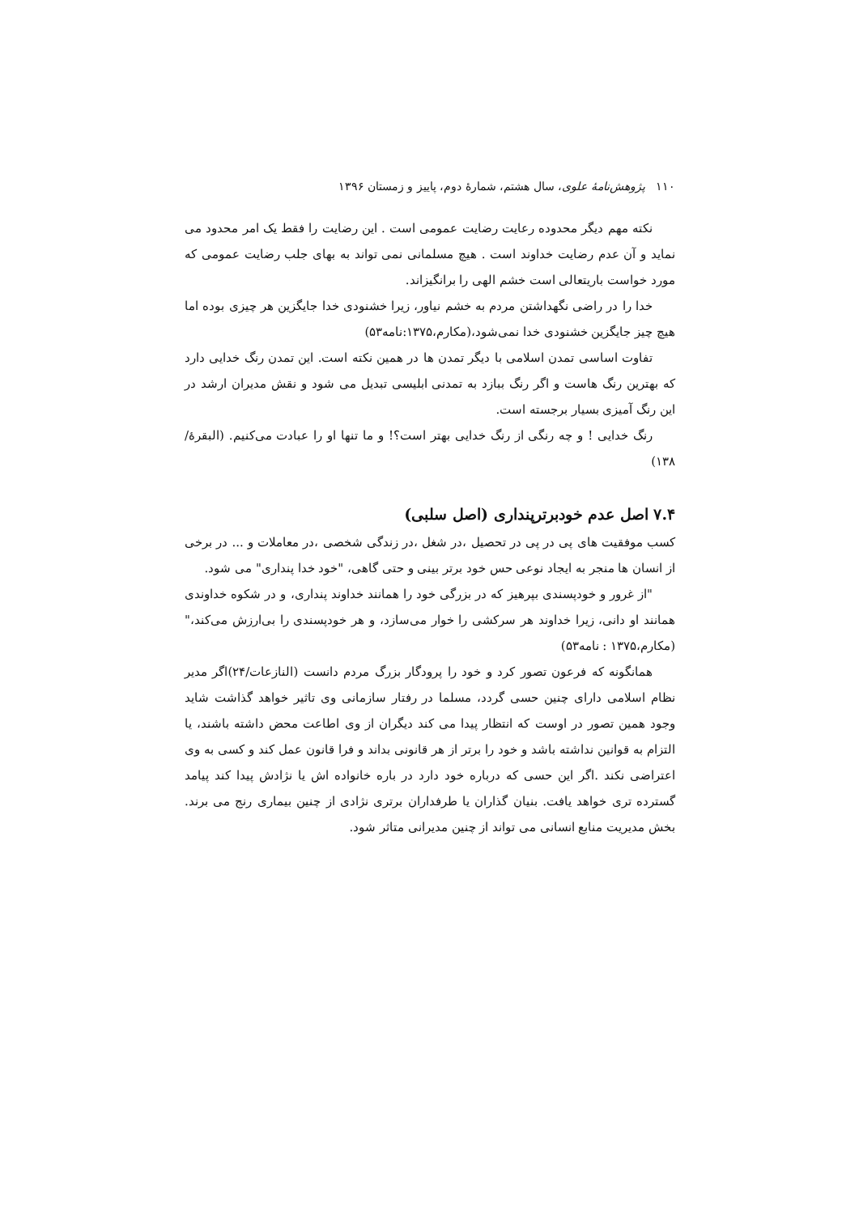۱۱۰ پژوهش‌نامهٔ علوی، سال هشتم، شمارهٔ دوم، پاییز و زمستان ۱۳۹۶
نکته مهم دیگر محدوده رعایت رضایت عمومی است . این رضایت را فقط یک امر محدود می نماید و آن عدم رضایت خداوند است . هیچ مسلمانی نمی تواند به بهای جلب رضایت عمومی که مورد خواست باریتعالی است خشم الهی را برانگیزاند.
خدا را در راضی نگهداشتن مردم به خشم نیاور، زیرا خشنودی خدا جایگزین هر چیزی بوده اما هیچ چیز جایگزین خشنودی خدا نمی‌شود،(مکارم،۱۳۷۵:نامه۵۳)
تفاوت اساسی تمدن اسلامی با دیگر تمدن ها در همین نکته است. این تمدن رنگ خدایی دارد که بهترین رنگ هاست و اگر رنگ ببازد به تمدنی ابلیسی تبدیل می شود و نقش مدیران ارشد در این رنگ آمیزی بسیار برجسته است.
رنگ خدایی ! و چه رنگی از رنگ خدایی بهتر است؟! و ما تنها او را عبادت می‌کنیم. (البقرۀ/۱۳۸)
۷.۴ اصل عدم خودبرترپنداری (اصل سلبی)
کسب موفقیت های پی در پی در تحصیل ،در شغل ،در زندگی شخصی ،در معاملات و ... در برخی از انسان ها منجر به ایجاد نوعی حس خود برتر بینی و حتی گاهی، "خود خدا پنداری" می شود.
"از غرور و خودپسندی بپرهیز که در بزرگی خود را همانند خداوند پنداری، و در شکوه خداوندی همانند او دانی، زیرا خداوند هر سرکشی را خوار می‌سازد، و هر خودپسندی را بی‌ارزش می‌کند،"(مکارم،۱۳۷۵ : نامه۵۳)
همانگونه که فرعون تصور کرد و خود را پرودگار بزرگ مردم دانست (النازعات/۲۴)اگر مدیر نظام اسلامی دارای چنین حسی گردد، مسلما در رفتار سازمانی وی تاثیر خواهد گذاشت شاید وجود همین تصور در اوست که انتظار پیدا می کند دیگران از وی اطاعت محض داشته باشند، یا التزام به قوانین نداشته باشد و خود را برتر از هر قانونی بداند و فرا قانون عمل کند و کسی به وی اعتراضی نکند .اگر این حسی که درباره خود دارد در باره خانواده اش یا نژادش پیدا کند پیامد گسترده تری خواهد یافت. بنیان گذاران یا طرفداران برتری نژادی از چنین بیماری رنج می برند. بخش مدیریت منابع انسانی می تواند از چنین مدیرانی متاثر شود.